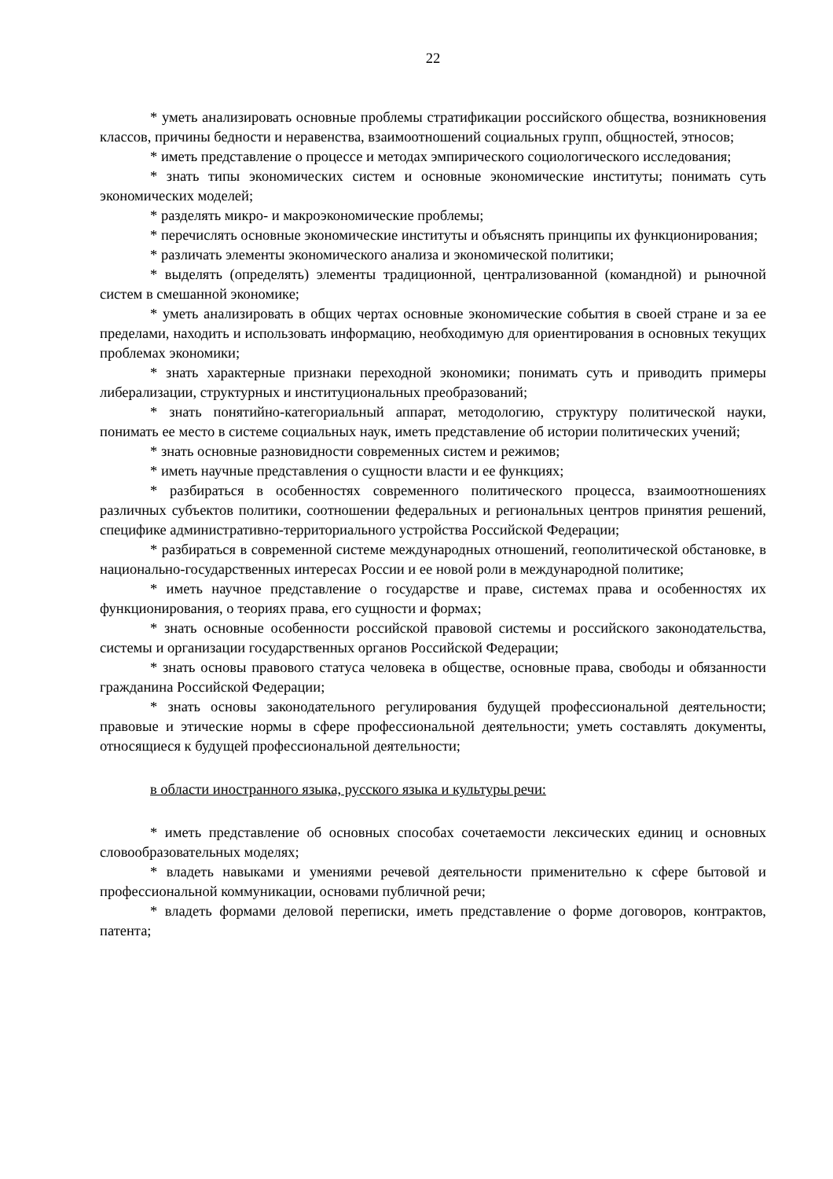22
* уметь анализировать основные проблемы стратификации российского общества, возникновения классов, причины бедности и неравенства, взаимоотношений социальных групп, общностей, этносов;
* иметь представление о процессе и методах эмпирического социологического исследования;
* знать типы экономических систем и основные экономические институты; понимать суть экономических моделей;
* разделять микро- и макроэкономические проблемы;
* перечислять основные экономические институты и объяснять принципы их функционирования;
* различать элементы экономического анализа и экономической политики;
* выделять (определять) элементы традиционной, централизованной (командной) и рыночной систем в смешанной экономике;
* уметь анализировать в общих чертах основные экономические события в своей стране и за ее пределами, находить и использовать информацию, необходимую для ориентирования в основных текущих проблемах экономики;
* знать характерные признаки переходной экономики; понимать суть и приводить примеры либерализации, структурных и институциональных преобразований;
* знать понятийно-категориальный аппарат, методологию, структуру политической науки, понимать ее место в системе социальных наук, иметь представление об истории политических учений;
* знать основные разновидности современных систем и режимов;
* иметь научные представления о сущности власти и ее функциях;
* разбираться в особенностях современного политического процесса, взаимоотношениях различных субъектов политики, соотношении федеральных и региональных центров принятия решений, специфике административно-территориального устройства Российской Федерации;
* разбираться в современной системе международных отношений, геополитической обстановке, в национально-государственных интересах России и ее новой роли в международной политике;
* иметь научное представление о государстве и праве, системах права и особенностях их функционирования, о теориях права, его сущности и формах;
* знать основные особенности российской правовой системы и российского законодательства, системы и организации государственных органов Российской Федерации;
* знать основы правового статуса человека в обществе, основные права, свободы и обязанности гражданина Российской Федерации;
* знать основы законодательного регулирования будущей профессиональной деятельности; правовые и этические нормы в сфере профессиональной деятельности; уметь составлять документы, относящиеся к будущей профессиональной деятельности;
в области иностранного языка, русского языка и культуры речи:
* иметь представление об основных способах сочетаемости лексических единиц и основных словообразовательных моделях;
* владеть навыками и умениями речевой деятельности применительно к сфере бытовой и профессиональной коммуникации, основами публичной речи;
* владеть формами деловой переписки, иметь представление о форме договоров, контрактов, патента;